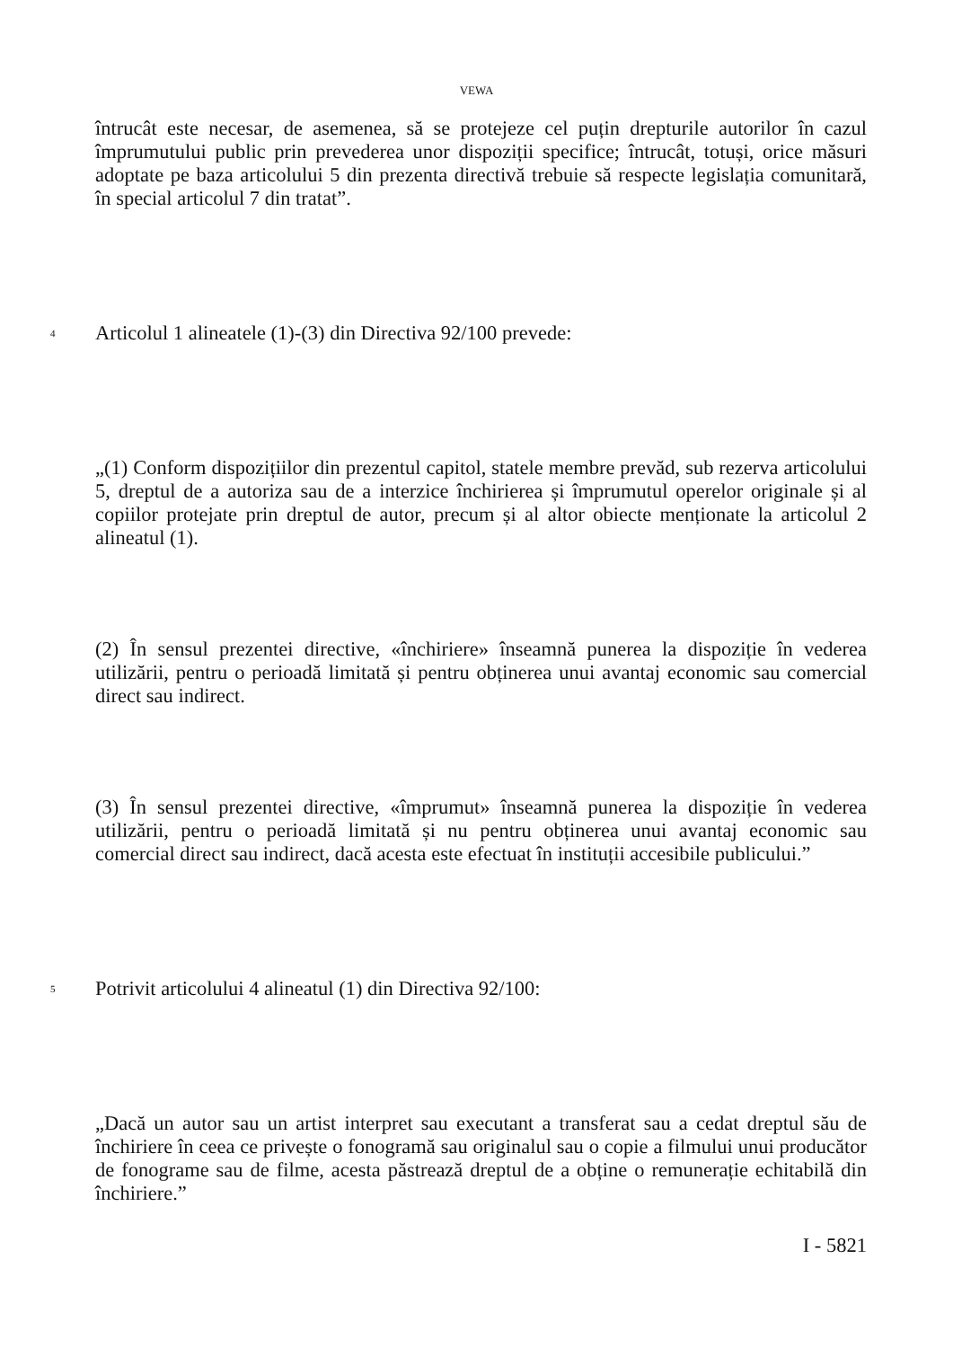VEWA
întrucât este necesar, de asemenea, să se protejeze cel puțin drepturile autorilor în cazul împrumutului public prin prevederea unor dispoziții specifice; întrucât, totuși, orice măsuri adoptate pe baza articolului 5 din prezenta directivă trebuie să respecte legislația comunitară, în special articolul 7 din tratat”.
4 Articolul 1 alineatele (1)-(3) din Directiva 92/100 prevede:
„(1) Conform dispozițiilor din prezentul capitol, statele membre prevăd, sub rezerva articolului 5, dreptul de a autoriza sau de a interzice închirierea și împrumutul operelor originale și al copiilor protejate prin dreptul de autor, precum și al altor obiecte menționate la articolul 2 alineatul (1).
(2) În sensul prezentei directive, «închiriere» înseamnă punerea la dispoziție în vederea utilizării, pentru o perioadă limitată și pentru obținerea unui avantaj economic sau comercial direct sau indirect.
(3) În sensul prezentei directive, «împrumut» înseamnă punerea la dispoziție în vederea utilizării, pentru o perioadă limitată și nu pentru obținerea unui avantaj economic sau comercial direct sau indirect, dacă acesta este efectuat în instituții accesibile publicului.”
5 Potrivit articolului 4 alineatul (1) din Directiva 92/100:
„Dacă un autor sau un artist interpret sau executant a transferat sau a cedat dreptul său de închiriere în ceea ce privește o fonogramă sau originalul sau o copie a filmului unui producător de fonograme sau de filme, acesta păstrează dreptul de a obține o remunerație echitabilă din închiriere.”
I - 5821